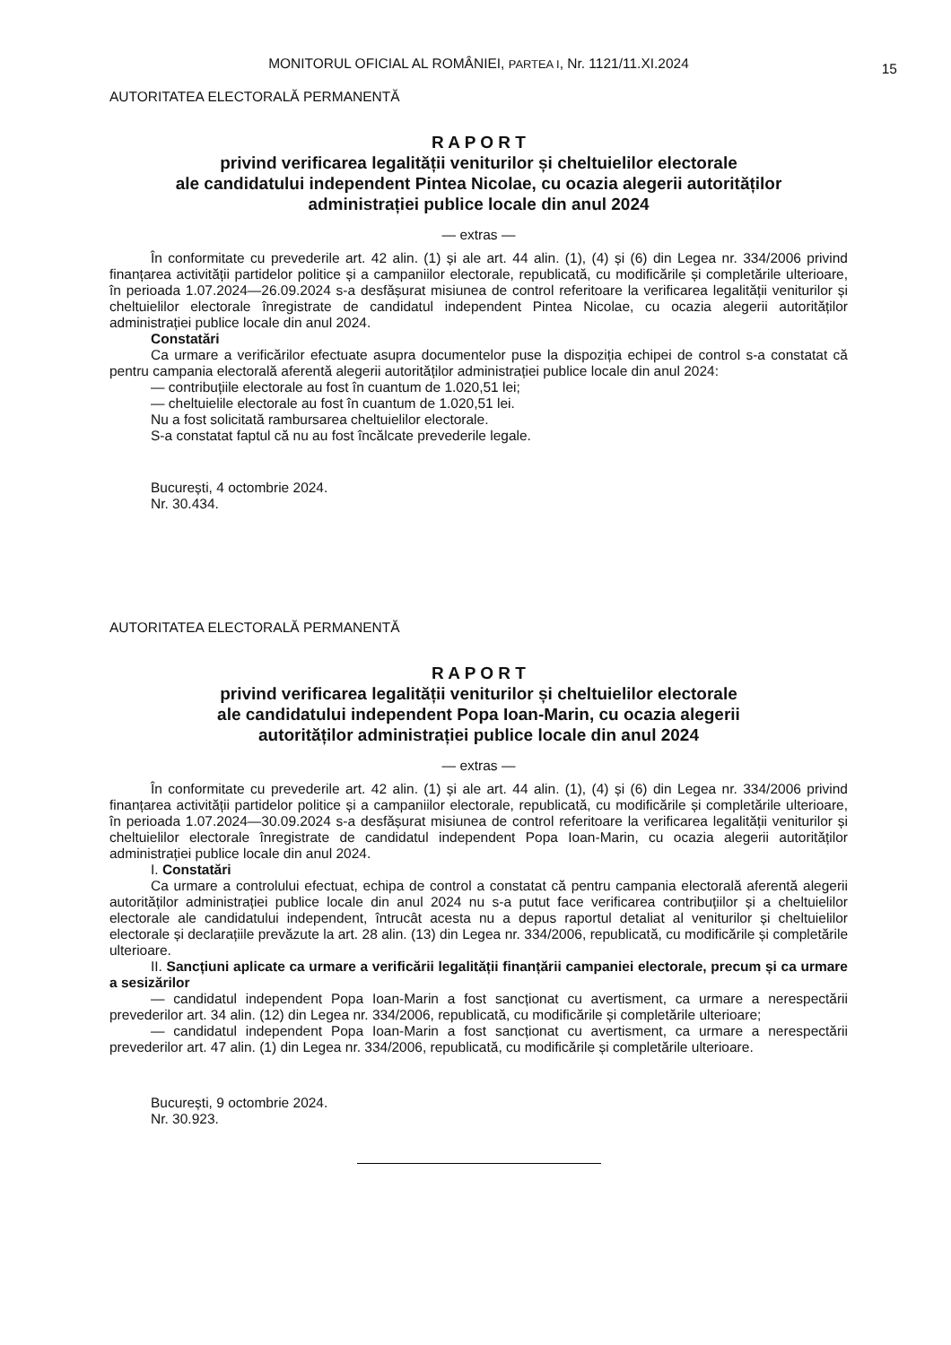MONITORUL OFICIAL AL ROMÂNIEI, PARTEA I, Nr. 1121/11.XI.2024
15
AUTORITATEA ELECTORALĂ PERMANENTĂ
R A P O R T
privind verificarea legalității veniturilor și cheltuielilor electorale
ale candidatului independent Pintea Nicolae, cu ocazia alegerii autorităților
administrației publice locale din anul 2024
— extras —
În conformitate cu prevederile art. 42 alin. (1) și ale art. 44 alin. (1), (4) și (6) din Legea nr. 334/2006 privind finanțarea activității partidelor politice și a campaniilor electorale, republicată, cu modificările și completările ulterioare, în perioada 1.07.2024—26.09.2024 s-a desfășurat misiunea de control referitoare la verificarea legalității veniturilor și cheltuielilor electorale înregistrate de candidatul independent Pintea Nicolae, cu ocazia alegerii autorităților administrației publice locale din anul 2024.
Constatări
Ca urmare a verificărilor efectuate asupra documentelor puse la dispoziția echipei de control s-a constatat că pentru campania electorală aferentă alegerii autorităților administrației publice locale din anul 2024:
— contribuțiile electorale au fost în cuantum de 1.020,51 lei;
— cheltuielile electorale au fost în cuantum de 1.020,51 lei.
Nu a fost solicitată rambursarea cheltuielilor electorale.
S-a constatat faptul că nu au fost încălcate prevederile legale.
București, 4 octombrie 2024.
Nr. 30.434.
AUTORITATEA ELECTORALĂ PERMANENTĂ
R A P O R T
privind verificarea legalității veniturilor și cheltuielilor electorale
ale candidatului independent Popa Ioan-Marin, cu ocazia alegerii
autorităților administrației publice locale din anul 2024
— extras —
În conformitate cu prevederile art. 42 alin. (1) și ale art. 44 alin. (1), (4) și (6) din Legea nr. 334/2006 privind finanțarea activității partidelor politice și a campaniilor electorale, republicată, cu modificările și completările ulterioare, în perioada 1.07.2024—30.09.2024 s-a desfășurat misiunea de control referitoare la verificarea legalității veniturilor și cheltuielilor electorale înregistrate de candidatul independent Popa Ioan-Marin, cu ocazia alegerii autorităților administrației publice locale din anul 2024.
I. Constatări
Ca urmare a controlului efectuat, echipa de control a constatat că pentru campania electorală aferentă alegerii autorităților administrației publice locale din anul 2024 nu s-a putut face verificarea contribuțiilor și a cheltuielilor electorale ale candidatului independent, întrucât acesta nu a depus raportul detaliat al veniturilor și cheltuielilor electorale și declarațiile prevăzute la art. 28 alin. (13) din Legea nr. 334/2006, republicată, cu modificările și completările ulterioare.
II. Sancțiuni aplicate ca urmare a verificării legalității finanțării campaniei electorale, precum și ca urmare a sesizărilor
— candidatul independent Popa Ioan-Marin a fost sancționat cu avertisment, ca urmare a nerespectării prevederilor art. 34 alin. (12) din Legea nr. 334/2006, republicată, cu modificările și completările ulterioare;
— candidatul independent Popa Ioan-Marin a fost sancționat cu avertisment, ca urmare a nerespectării prevederilor art. 47 alin. (1) din Legea nr. 334/2006, republicată, cu modificările și completările ulterioare.
București, 9 octombrie 2024.
Nr. 30.923.